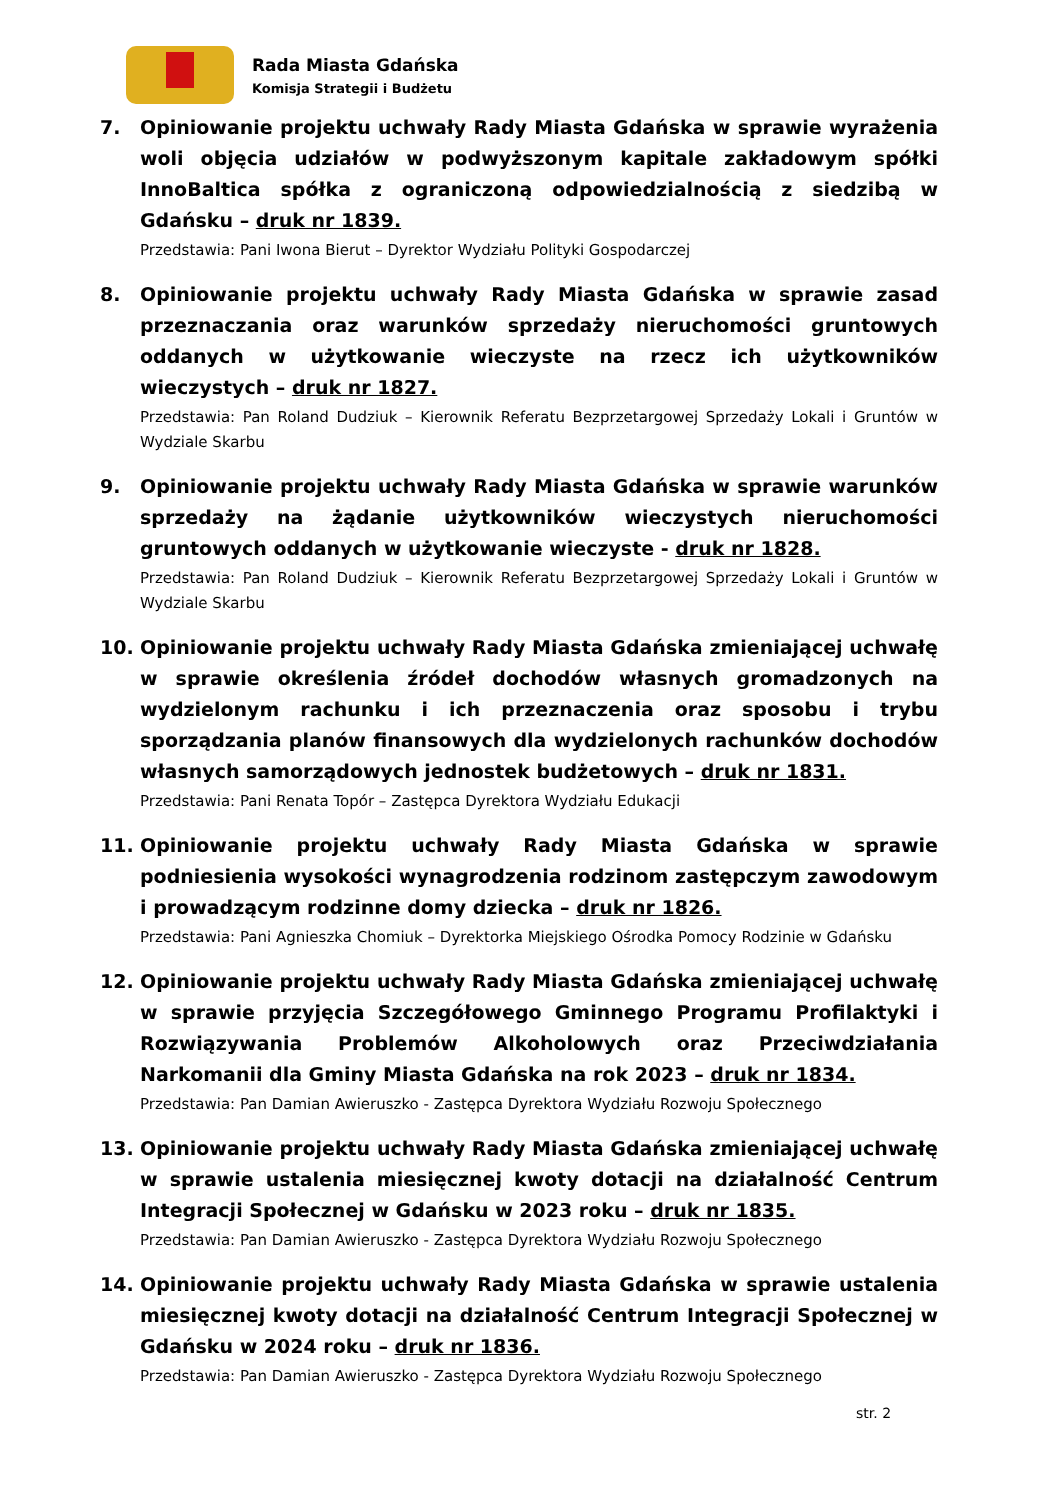Rada Miasta Gdańska
Komisja Strategii i Budżetu
7. Opiniowanie projektu uchwały Rady Miasta Gdańska w sprawie wyrażenia woli objęcia udziałów w podwyższonym kapitale zakładowym spółki InnoBaltica spółka z ograniczoną odpowiedzialnością z siedzibą w Gdańsku – druk nr 1839.
Przedstawia: Pani Iwona Bierut – Dyrektor Wydziału Polityki Gospodarczej
8. Opiniowanie projektu uchwały Rady Miasta Gdańska w sprawie zasad przeznaczania oraz warunków sprzedaży nieruchomości gruntowych oddanych w użytkowanie wieczyste na rzecz ich użytkowników wieczystych – druk nr 1827.
Przedstawia: Pan Roland Dudziuk – Kierownik Referatu Bezprzetargowej Sprzedaży Lokali i Gruntów w Wydziale Skarbu
9. Opiniowanie projektu uchwały Rady Miasta Gdańska w sprawie warunków sprzedaży na żądanie użytkowników wieczystych nieruchomości gruntowych oddanych w użytkowanie wieczyste - druk nr 1828.
Przedstawia: Pan Roland Dudziuk – Kierownik Referatu Bezprzetargowej Sprzedaży Lokali i Gruntów w Wydziale Skarbu
10. Opiniowanie projektu uchwały Rady Miasta Gdańska zmieniającej uchwałę w sprawie określenia źródeł dochodów własnych gromadzonych na wydzielonym rachunku i ich przeznaczenia oraz sposobu i trybu sporządzania planów finansowych dla wydzielonych rachunków dochodów własnych samorządowych jednostek budżetowych – druk nr 1831.
Przedstawia: Pani Renata Topór – Zastępca Dyrektora Wydziału Edukacji
11. Opiniowanie projektu uchwały Rady Miasta Gdańska w sprawie podniesienia wysokości wynagrodzenia rodzinom zastępczym zawodowym i prowadzącym rodzinne domy dziecka – druk nr 1826.
Przedstawia: Pani Agnieszka Chomiuk – Dyrektorka Miejskiego Ośrodka Pomocy Rodzinie w Gdańsku
12. Opiniowanie projektu uchwały Rady Miasta Gdańska zmieniającej uchwałę w sprawie przyjęcia Szczegółowego Gminnego Programu Profilaktyki i Rozwiązywania Problemów Alkoholowych oraz Przeciwdziałania Narkomanii dla Gminy Miasta Gdańska na rok 2023 – druk nr 1834.
Przedstawia: Pan Damian Awieruszko - Zastępca Dyrektora Wydziału Rozwoju Społecznego
13. Opiniowanie projektu uchwały Rady Miasta Gdańska zmieniającej uchwałę w sprawie ustalenia miesięcznej kwoty dotacji na działalność Centrum Integracji Społecznej w Gdańsku w 2023 roku – druk nr 1835.
Przedstawia: Pan Damian Awieruszko - Zastępca Dyrektora Wydziału Rozwoju Społecznego
14. Opiniowanie projektu uchwały Rady Miasta Gdańska w sprawie ustalenia miesięcznej kwoty dotacji na działalność Centrum Integracji Społecznej w Gdańsku w 2024 roku – druk nr 1836.
Przedstawia: Pan Damian Awieruszko - Zastępca Dyrektora Wydziału Rozwoju Społecznego
str. 2